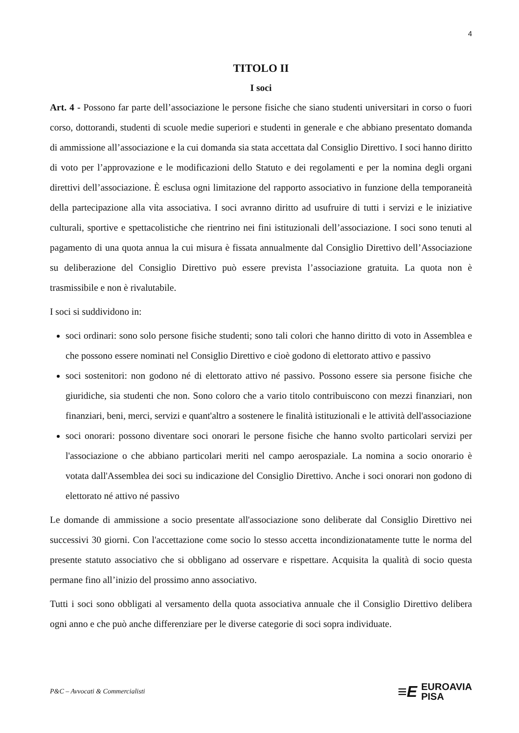4
TITOLO II
I soci
Art. 4 - Possono far parte dell’associazione le persone fisiche che siano studenti universitari in corso o fuori corso, dottorandi, studenti di scuole medie superiori e studenti in generale e che abbiano presentato domanda di ammissione all’associazione e la cui domanda sia stata accettata dal Consiglio Direttivo. I soci hanno diritto di voto per l’approvazione e le modificazioni dello Statuto e dei regolamenti e per la nomina degli organi direttivi dell’associazione. È esclusa ogni limitazione del rapporto associativo in funzione della temporaneità della partecipazione alla vita associativa. I soci avranno diritto ad usufruire di tutti i servizi e le iniziative culturali, sportive e spettacolistiche che rientrino nei fini istituzionali dell’associazione. I soci sono tenuti al pagamento di una quota annua la cui misura è fissata annualmente dal Consiglio Direttivo dell’Associazione su deliberazione del Consiglio Direttivo può essere prevista l’associazione gratuita. La quota non è trasmissibile e non è rivalutabile.
I soci si suddividono in:
soci ordinari: sono solo persone fisiche studenti; sono tali colori che hanno diritto di voto in Assemblea e che possono essere nominati nel Consiglio Direttivo e cioè godono di elettorato attivo e passivo
soci sostenitori: non godono né di elettorato attivo né passivo. Possono essere sia persone fisiche che giuridiche, sia studenti che non. Sono coloro che a vario titolo contribuiscono con mezzi finanziari, non finanziari, beni, merci, servizi e quant'altro a sostenere le finalità istituzionali e le attività dell'associazione
soci onorari: possono diventare soci onorari le persone fisiche che hanno svolto particolari servizi per l'associazione o che abbiano particolari meriti nel campo aerospaziale. La nomina a socio onorario è votata dall'Assemblea dei soci su indicazione del Consiglio Direttivo. Anche i soci onorari non godono di elettorato né attivo né passivo
Le domande di ammissione a socio presentate all'associazione sono deliberate dal Consiglio Direttivo nei successivi 30 giorni. Con l'accettazione come socio lo stesso accetta incondizionatamente tutte le norma del presente statuto associativo che si obbligano ad osservare e rispettare. Acquisita la qualità di socio questa permane fino all’inizio del prossimo anno associativo.
Tutti i soci sono obbligati al versamento della quota associativa annuale che il Consiglio Direttivo delibera ogni anno e che può anche differenziare per le diverse categorie di soci sopra individuate.
P&C – Avvocati & Commercialisti
≡E EUROAVIA
PISA